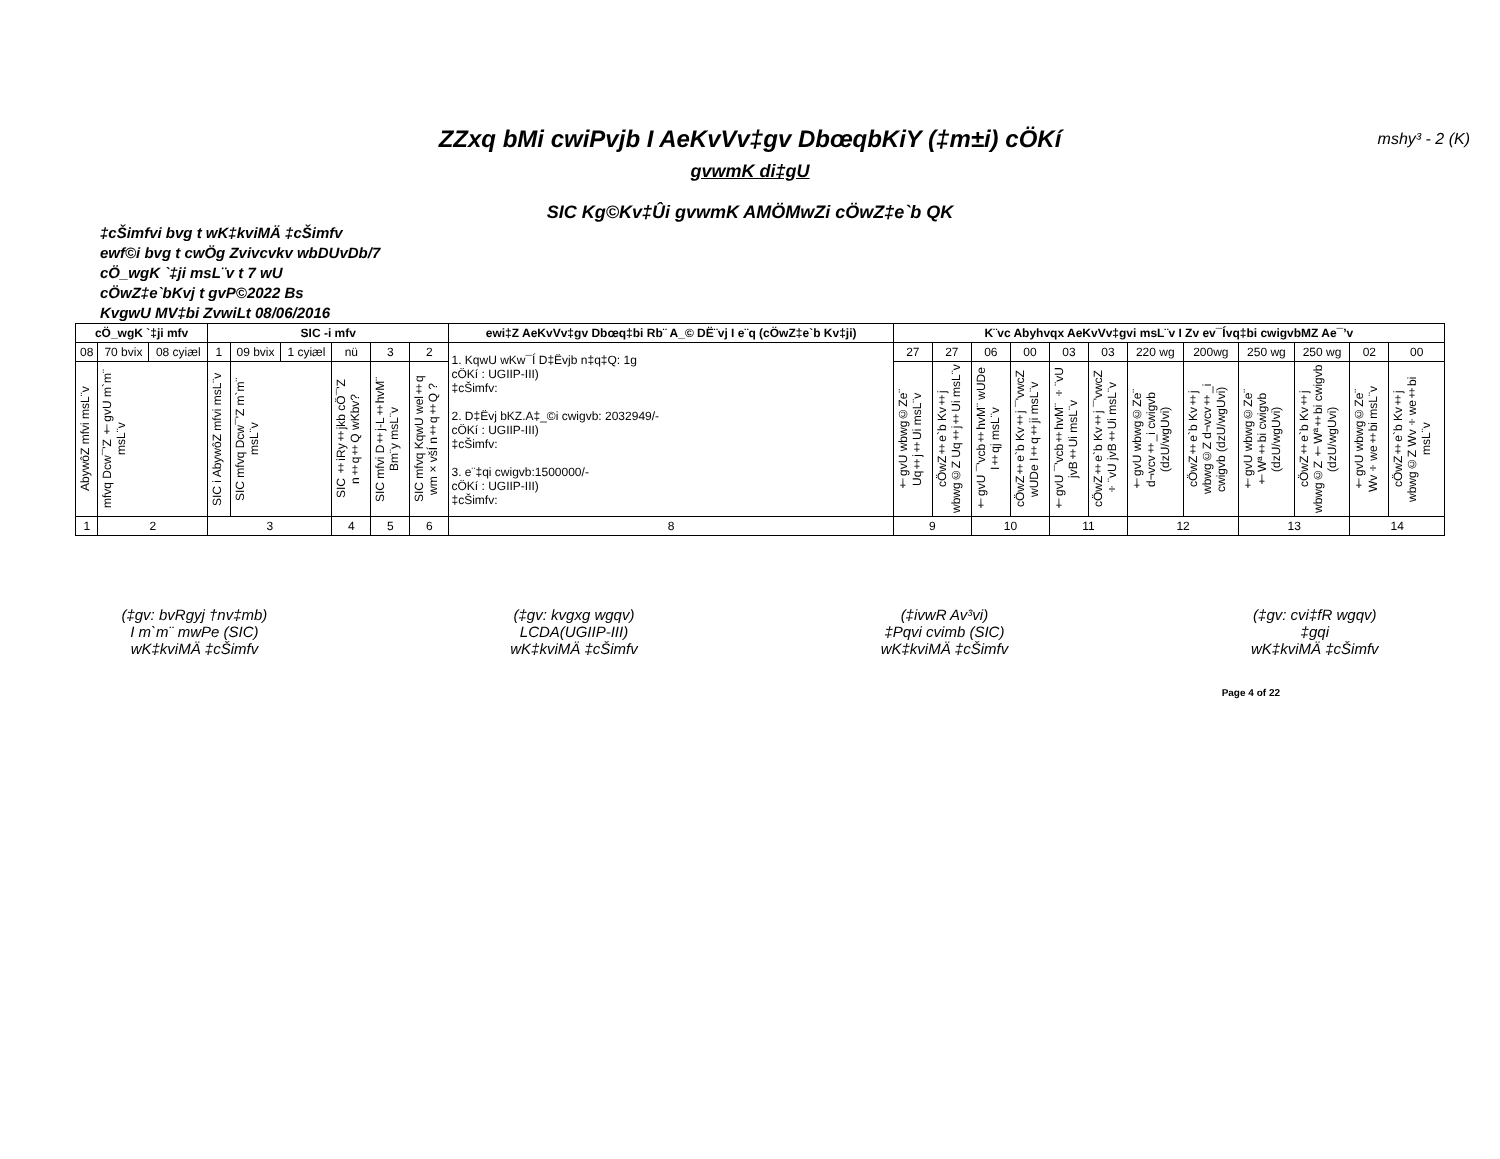ZZxq bMi cwiPvjb I AeKvVv‡gv DbœqbKiY (‡m±i) cÖKí mshy³ - 2 (K)
gvwmK di‡gU
SIC Kg©Kv‡Ûi gvwmK AMÖMwZi cÖwZ‡e`b QK
‡cŠimfvi bvg t wK‡kviMÄ ‡cŠimfv
ewf©i bvg t cwÖg Zvivcvkv wbDUvDb/7
cÖ_wgK `‡ji msL¨v t 7 wU
cÖwZ‡e`bKvj t gvP©2022 Bs
KvgwU MV‡bi ZvwiLt 08/06/2016
| cÖ_wgK `‡ji mfv | | | SIC -i mfv | | | | | | ewi‡Z AeKvVv‡gv Dbœq‡bi Rb¨ A_© DË¨vj I e¨q (cÖwZ‡e`b Kv‡ji) | K¨vc Abyhvqx AeKvVv‡gvi msL¨v I Zv ev¯Ívq‡bi cwigvbMZ Ae¯’v | | | | | | | | | | | |
| --- | --- | --- | --- | --- | --- | --- | --- | --- | --- | --- | --- | --- | --- | --- | --- | --- | --- | --- | --- | --- | --- |
| 08 | 70 bvix | 08 cyiæl | 1 | 09 bvix | 1 cyiæl | nü | 3 | 2 | 1. KqwU wKw¯Í D‡Ëvjb n‡q‡Q: 1g cÖKí : UGIIP-III) ‡cŠimfv: 2. D‡Ëvj bKZ.A‡_©i cwigvb: 2032949/- cÖKí : UGIIP-III) ‡cŠimfv: 3. e¨‡qi cwigvb:1500000/- cÖKí : UGIIP-III) ‡cŠimfv: | 27 | 27 | 06 | 00 | 03 | 03 | 220 wg | 200wg | 250 wg | 250 wg | 02 | 00 |
| AbywôZ mfvi msL¨v | mfvq Dcw¯'Z †gvU m`m¨ msL¨v | | SIC i AbywôZ mfvi msL¨v | SIC mfvq Dcw¯'Z m`m¨ msL¨v | | SIC ‡iRy‡jkb cÖ¯'Z n‡q‡Q wKbv? | SIC mfvi D‡j-L‡hvM¨ Bm¨y msL¨v | SIC mfvq KqwU wel‡q wm×všÍ n‡q‡Q ? | | †gvU wbwg©Ze¨ Uq‡j‡Ui msL¨v | cÖwZ‡e`b Kv‡j wbwg©Z Uq‡j‡Ui msL¨v | †gvU ¯'vcb‡hvM¨ wUDe I‡qj msL¨v | cÖwZ‡e`b Kv‡j ¯'vwcZ wUDe I‡q‡ji msL¨v | †gvU ¯'vcb‡hvM¨ ÷¨vU jvB‡Ui msL¨v | cÖwZ‡e`b Kv‡j ¯'vwcZ ÷¨vU jvB‡Ui msL¨v | †gvU wbwg©Ze¨ d¬vcv‡_i cwigvb (dzU/wgUvi) | cÖwZ‡e`b Kv‡j wbwg©Z d¬vcv‡_i cwigvb (dzU/wgUvi) | †gvU wbwg©Ze¨ †Wª‡bi cwigvb (dzU/wgUvi) | cÖwZ‡e`b Kv‡j wbwg©Z †Wª‡bi cwigvb (dzU/wgUvi) | †gvU wbwg©Ze¨ Wv÷we‡bi msL¨v | cÖwZ‡e`b Kv‡j wbwg©Z Wv÷we‡bi msL¨v |
| 1 | 2 | | 3 | | | 4 | 5 | 6 | 8 | 9 | | 10 | | 11 | | 12 | | 13 | | 14 | |
(‡gv: bvRgyj †nv‡mb)
I m`m¨ mwPe (SIC)
wK‡kviMÄ ‡cŠimfv
(‡gv: kvgxg wgqv)
LCDA(UGIIP-III)
wK‡kviMÄ ‡cŠimfv
(‡ivwR Av³vi)
‡Pqvi cvimb (SIC)
wK‡kviMÄ ‡cŠimfv
(‡gv: cvi‡fR wgqv)
‡gqi
wK‡kviMÄ ‡cŠimfv
Page 4 of 22